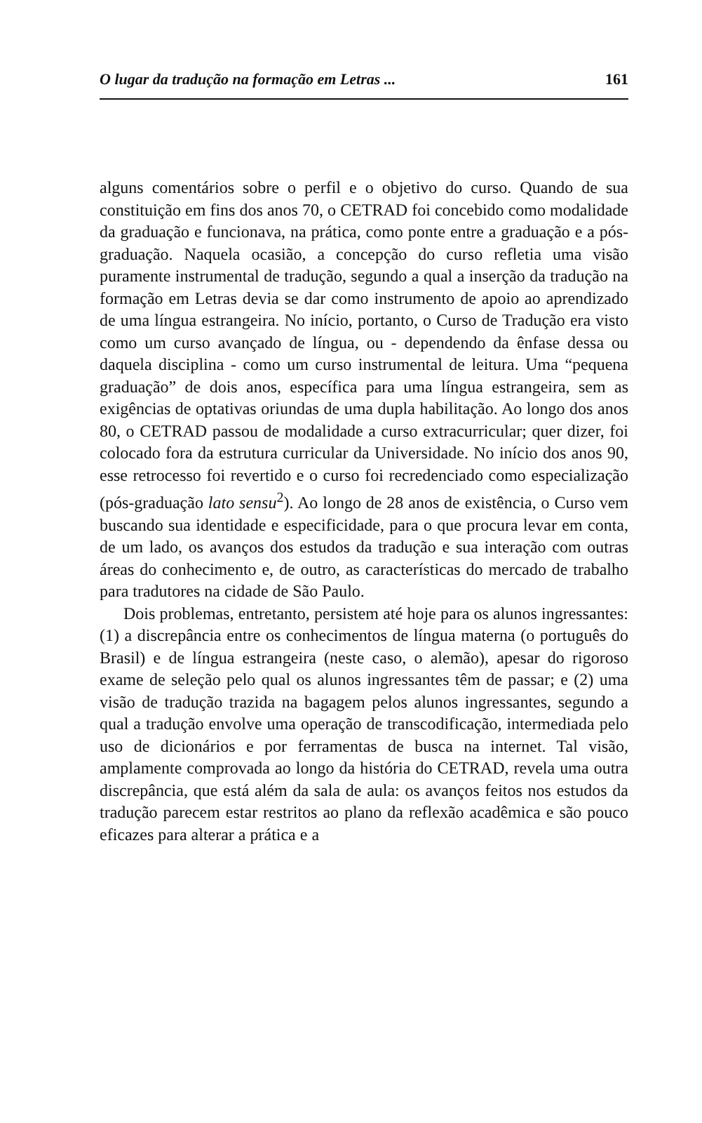O lugar da tradução na formação em Letras ... 161
alguns comentários sobre o perfil e o objetivo do curso. Quando de sua constituição em fins dos anos 70, o CETRAD foi concebido como modalidade da graduação e funcionava, na prática, como ponte entre a graduação e a pós-graduação. Naquela ocasião, a concepção do curso refletia uma visão puramente instrumental de tradução, segundo a qual a inserção da tradução na formação em Letras devia se dar como instrumento de apoio ao aprendizado de uma língua estrangeira. No início, portanto, o Curso de Tradução era visto como um curso avançado de língua, ou - dependendo da ênfase dessa ou daquela disciplina - como um curso instrumental de leitura. Uma “pequena graduação” de dois anos, específica para uma língua estrangeira, sem as exigências de optativas oriundas de uma dupla habilitação. Ao longo dos anos 80, o CETRAD passou de modalidade a curso extracurricular; quer dizer, foi colocado fora da estrutura curricular da Universidade. No início dos anos 90, esse retrocesso foi revertido e o curso foi recredenciado como especialização (pós-graduação lato sensu<sup>2</sup>). Ao longo de 28 anos de existência, o Curso vem buscando sua identidade e especificidade, para o que procura levar em conta, de um lado, os avanços dos estudos da tradução e sua interação com outras áreas do conhecimento e, de outro, as características do mercado de trabalho para tradutores na cidade de São Paulo.
Dois problemas, entretanto, persistem até hoje para os alunos ingressantes: (1) a discrepância entre os conhecimentos de língua materna (o português do Brasil) e de língua estrangeira (neste caso, o alemão), apesar do rigoroso exame de seleção pelo qual os alunos ingressantes têm de passar; e (2) uma visão de tradução trazida na bagagem pelos alunos ingressantes, segundo a qual a tradução envolve uma operação de transcodificação, intermediada pelo uso de dicionários e por ferramentas de busca na internet. Tal visão, amplamente comprovada ao longo da história do CETRAD, revela uma outra discrepância, que está além da sala de aula: os avanços feitos nos estudos da tradução parecem estar restritos ao plano da reflexão acadêmica e são pouco eficazes para alterar a prática e a